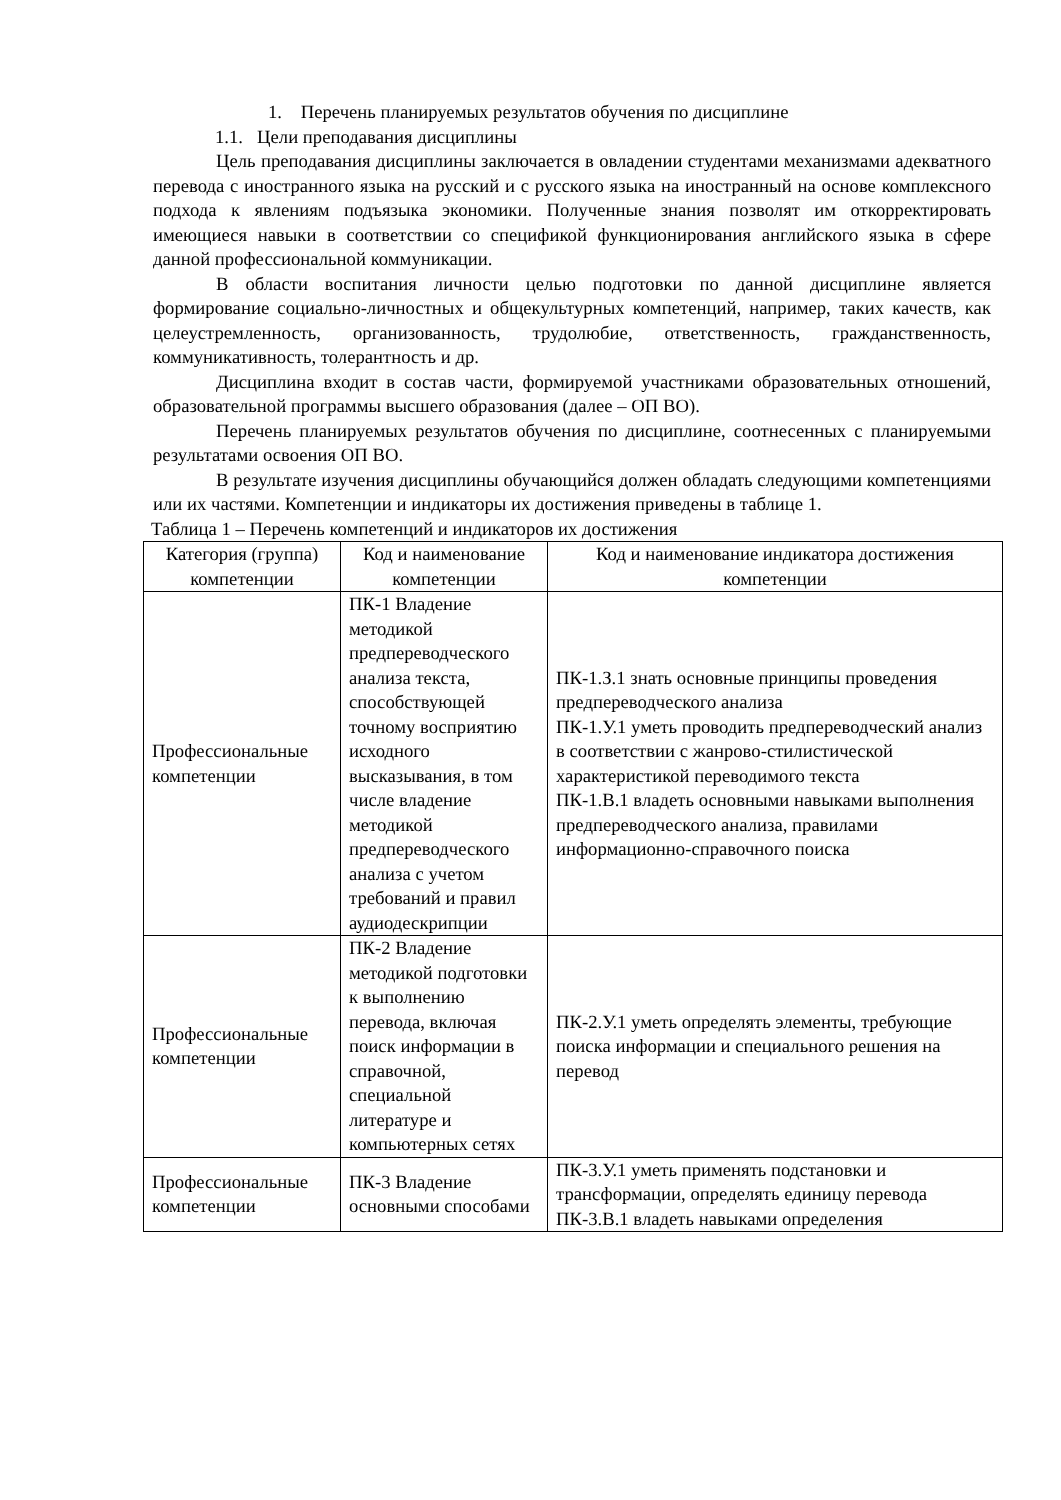1. Перечень планируемых результатов обучения по дисциплине
1.1. Цели преподавания дисциплины
Цель преподавания дисциплины заключается в овладении студентами механизмами адекватного перевода с иностранного языка на русский и с русского языка на иностранный на основе комплексного подхода к явлениям подъязыка экономики. Полученные знания позволят им откорректировать имеющиеся навыки в соответствии со спецификой функционирования английского языка в сфере данной профессиональной коммуникации.
В области воспитания личности целью подготовки по данной дисциплине является формирование социально-личностных и общекультурных компетенций, например, таких качеств, как целеустремленность, организованность, трудолюбие, ответственность, гражданственность, коммуникативность, толерантность и др.
Дисциплина входит в состав части, формируемой участниками образовательных отношений, образовательной программы высшего образования (далее – ОП ВО).
Перечень планируемых результатов обучения по дисциплине, соотнесенных с планируемыми результатами освоения ОП ВО.
В результате изучения дисциплины обучающийся должен обладать следующими компетенциями или их частями. Компетенции и индикаторы их достижения приведены в таблице 1.
Таблица 1 – Перечень компетенций и индикаторов их достижения
| Категория (группа) компетенции | Код и наименование компетенции | Код и наименование индикатора достижения компетенции |
| --- | --- | --- |
| Профессиональные компетенции | ПК-1 Владение методикой предпереводческого анализа текста, способствующей точному восприятию исходного высказывания, в том числе владение методикой предпереводческого анализа с учетом требований и правил аудиодескрипции | ПК-1.З.1 знать основные принципы проведения предпереводческого анализа ПК-1.У.1 уметь проводить предпереводческий анализ в соответствии с жанрово-стилистической характеристикой переводимого текста ПК-1.В.1 владеть основными навыками выполнения предпереводческого анализа, правилами информационно-справочного поиска |
| Профессиональные компетенции | ПК-2 Владение методикой подготовки к выполнению перевода, включая поиск информации в справочной, специальной литературе и компьютерных сетях | ПК-2.У.1 уметь определять элементы, требующие поиска информации и специального решения на перевод |
| Профессиональные компетенции | ПК-3 Владение основными способами | ПК-3.У.1 уметь применять подстановки и трансформации, определять единицу перевода ПК-3.В.1 владеть навыками определения |